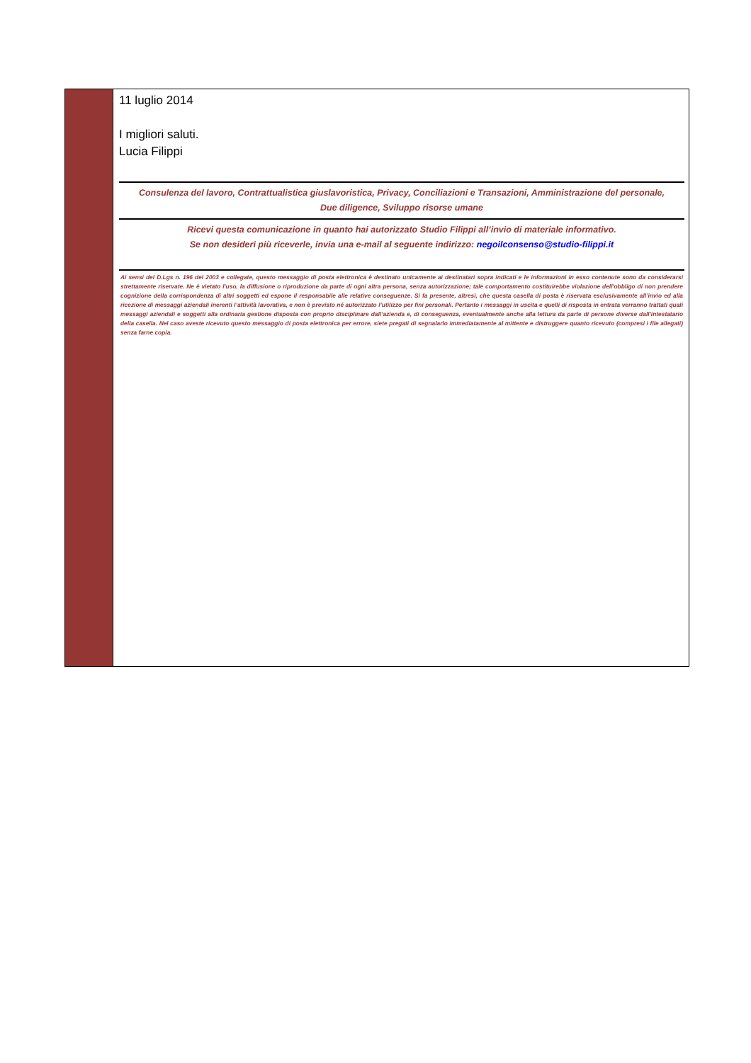11 luglio 2014
I migliori saluti.
Lucia Filippi
Consulenza del lavoro, Contrattualistica giuslavoristica, Privacy, Conciliazioni e Transazioni, Amministrazione del personale,
Due diligence, Sviluppo risorse umane
Ricevi questa comunicazione in quanto hai autorizzato Studio Filippi all’invio di materiale informativo.
Se non desideri più riceverle, invia una e-mail al seguente indirizzo: negoilconsenso@studio-filippi.it
Ai sensi del D.Lgs n. 196 del 2003 e collegate, questo messaggio di posta elettronica è destinato unicamente ai destinatari sopra indicati e le informazioni in esso contenute sono da considerarsi strettamente riservate. Ne è vietato l'uso, la diffusione o riproduzione da parte di ogni altra persona, senza autorizzazione; tale comportamento costituirebbe violazione dell'obbligo di non prendere cognizione della corrispondenza di altri soggetti ed espone il responsabile alle relative conseguenze. Si fa presente, altresì, che questa casella di posta è riservata esclusivamente all’invio ed alla ricezione di messaggi aziendali inerenti l’attività lavorativa, e non è previsto né autorizzato l’utilizzo per fini personali. Pertanto i messaggi in uscita e quelli di risposta in entrata verranno trattati quali messaggi aziendali e soggetti alla ordinaria gestione disposta con proprio disciplinare dall’azienda e, di conseguenza, eventualmente anche alla lettura da parte di persone diverse dall’intestatario della casella. Nel caso aveste ricevuto questo messaggio di posta elettronica per errore, siete pregati di segnalarlo immediatamente al mittente e distruggere quanto ricevuto (compresi i file allegati) senza farne copia.